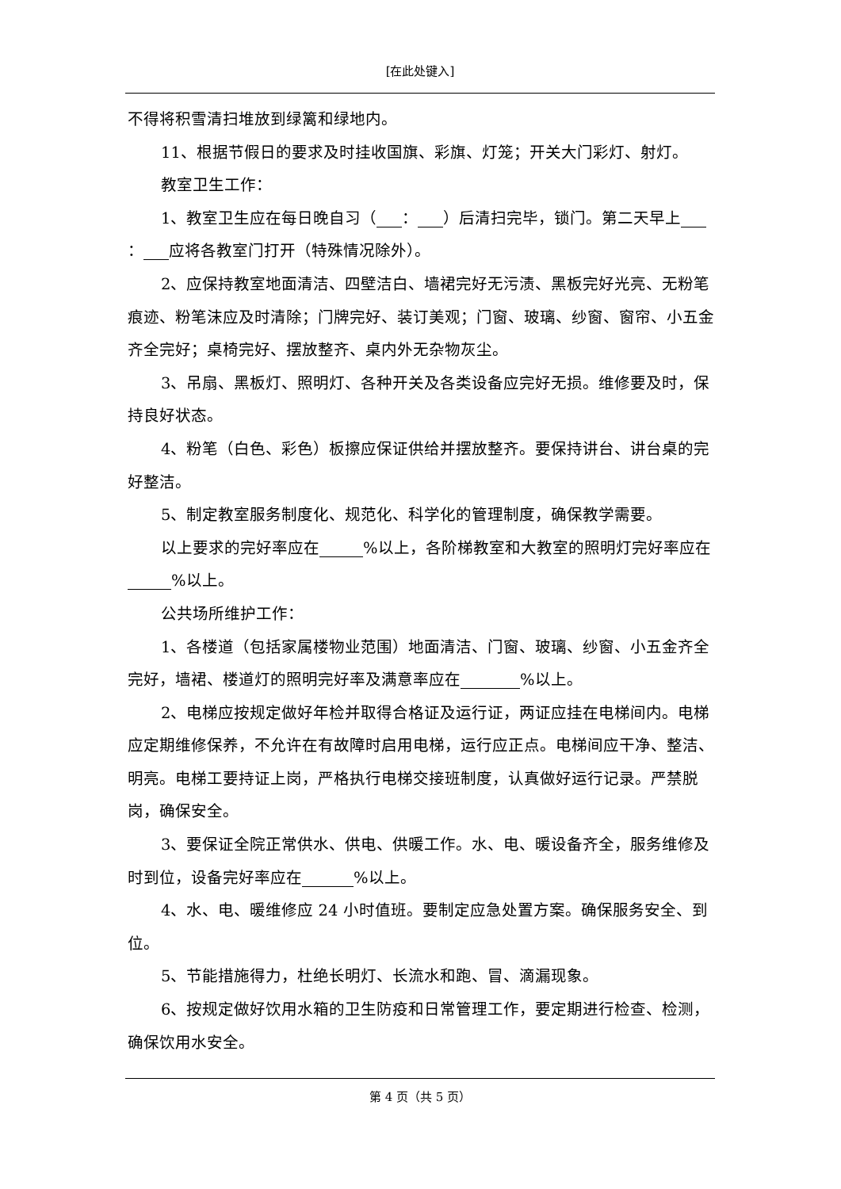[在此处键入]
不得将积雪清扫堆放到绿篱和绿地内。
11、根据节假日的要求及时挂收国旗、彩旗、灯笼；开关大门彩灯、射灯。
教室卫生工作：
1、教室卫生应在每日晚自习（ ： ）后清扫完毕，锁门。第二天早上 ： 应将各教室门打开（特殊情况除外）。
2、应保持教室地面清洁、四壁洁白、墙裙完好无污渍、黑板完好光亮、无粉笔痕迹、粉笔沫应及时清除；门牌完好、装订美观；门窗、玻璃、纱窗、窗帘、小五金齐全完好；桌椅完好、摆放整齐、桌内外无杂物灰尘。
3、吊扇、黑板灯、照明灯、各种开关及各类设备应完好无损。维修要及时，保持良好状态。
4、粉笔（白色、彩色）板擦应保证供给并摆放整齐。要保持讲台、讲台桌的完好整洁。
5、制定教室服务制度化、规范化、科学化的管理制度，确保教学需要。
以上要求的完好率应在 %以上，各阶梯教室和大教室的照明灯完好率应在 %以上。
公共场所维护工作：
1、各楼道（包括家属楼物业范围）地面清洁、门窗、玻璃、纱窗、小五金齐全完好，墙裙、楼道灯的照明完好率及满意率应在 %以上。
2、电梯应按规定做好年检并取得合格证及运行证，两证应挂在电梯间内。电梯应定期维修保养，不允许在有故障时启用电梯，运行应正点。电梯间应干净、整洁、明亮。电梯工要持证上岗，严格执行电梯交接班制度，认真做好运行记录。严禁脱岗，确保安全。
3、要保证全院正常供水、供电、供暖工作。水、电、暖设备齐全，服务维修及时到位，设备完好率应在 %以上。
4、水、电、暖维修应 24 小时值班。要制定应急处置方案。确保服务安全、到位。
5、节能措施得力，杜绝长明灯、长流水和跑、冒、滴漏现象。
6、按规定做好饮用水箱的卫生防疫和日常管理工作，要定期进行检查、检测，确保饮用水安全。
第 4 页（共 5 页）